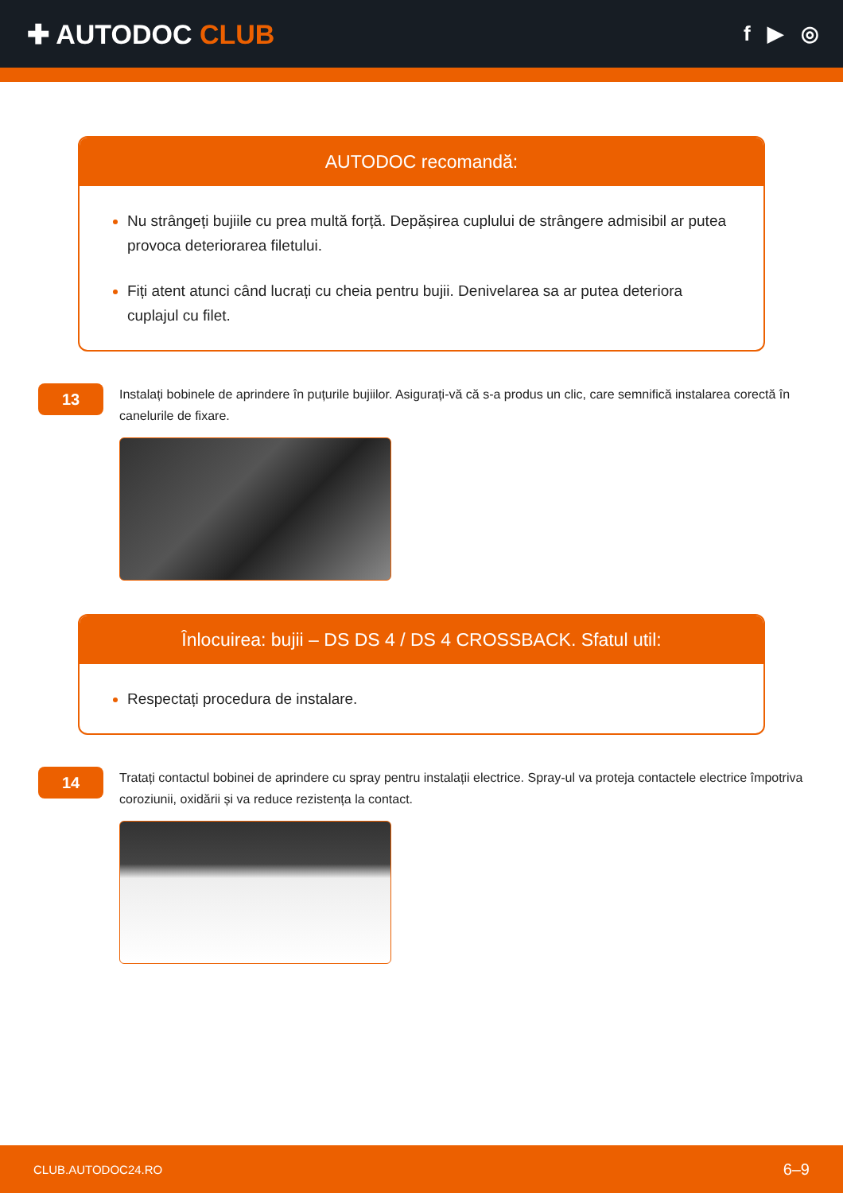✚ AUTODOC CLUB
f ▶ ◎
AUTODOC recomandă:
Nu strângeți bujiile cu prea multă forță. Depășirea cuplului de strângere admisibil ar putea provoca deteriorarea filetului.
Fiți atent atunci când lucrați cu cheia pentru bujii. Denivelarea sa ar putea deteriora cuplajul cu filet.
13
Instalați bobinele de aprindere în puțurile bujiilor. Asigurați-vă că s-a produs un clic, care semnifică instalarea corectă în canelurile de fixare.
Înlocuirea: bujii – DS DS 4 / DS 4 CROSSBACK. Sfatul util:
Respectați procedura de instalare.
14
Tratați contactul bobinei de aprindere cu spray pentru instalații electrice. Spray-ul va proteja contactele electrice împotriva coroziunii, oxidării și va reduce rezistența la contact.
CLUB.AUTODOC24.RO 6–9